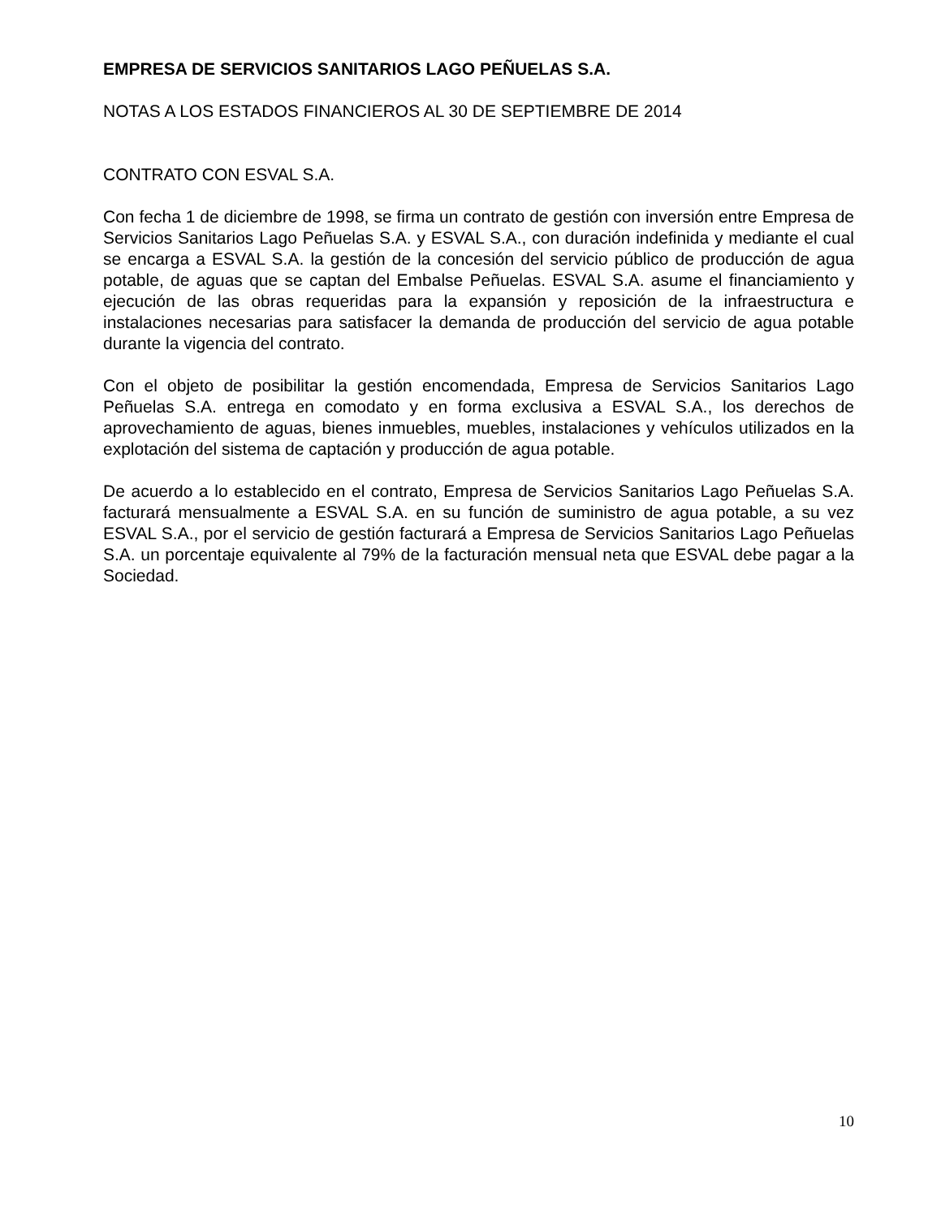EMPRESA DE SERVICIOS SANITARIOS LAGO PEÑUELAS S.A.
NOTAS A LOS ESTADOS FINANCIEROS AL 30 DE SEPTIEMBRE DE 2014
CONTRATO CON ESVAL S.A.
Con fecha 1 de diciembre de 1998, se firma un contrato de gestión con inversión entre Empresa de Servicios Sanitarios Lago Peñuelas S.A. y ESVAL S.A., con duración indefinida y mediante el cual se encarga a ESVAL S.A. la gestión de la concesión del servicio público de producción de agua potable, de aguas que se captan del Embalse Peñuelas. ESVAL S.A. asume el financiamiento y ejecución de las obras requeridas para la expansión y reposición de la infraestructura e instalaciones necesarias para satisfacer la demanda de producción del servicio de agua potable durante la vigencia del contrato.
Con el objeto de posibilitar la gestión encomendada, Empresa de Servicios Sanitarios Lago Peñuelas S.A. entrega en comodato y en forma exclusiva a ESVAL S.A., los derechos de aprovechamiento de aguas, bienes inmuebles, muebles, instalaciones y vehículos utilizados en la explotación del sistema de captación y producción de agua potable.
De acuerdo a lo establecido en el contrato, Empresa de Servicios Sanitarios Lago Peñuelas S.A. facturará mensualmente a ESVAL S.A. en su función de suministro de agua potable, a su vez ESVAL S.A., por el servicio de gestión facturará a Empresa de Servicios Sanitarios Lago Peñuelas S.A. un porcentaje equivalente al 79% de la facturación mensual neta que ESVAL debe pagar a la Sociedad.
10